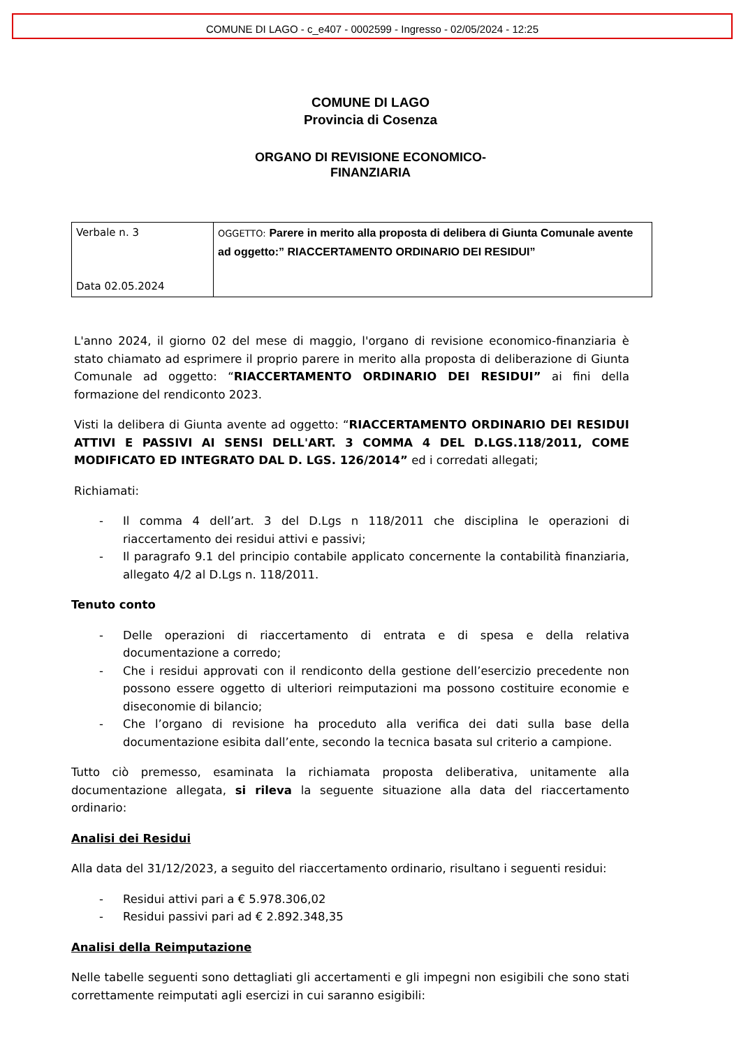COMUNE DI LAGO - c_e407 - 0002599 - Ingresso - 02/05/2024 - 12:25
COMUNE DI LAGO
Provincia di Cosenza
ORGANO DI REVISIONE ECONOMICO-
FINANZIARIA
| Verbale n. 3 Data 02.05.2024 | OGGETTO: Parere in merito alla proposta di delibera di Giunta Comunale avente ad oggetto:” RIACCERTAMENTO ORDINARIO DEI RESIDUI” |
L'anno 2024, il giorno 02 del mese di maggio, l'organo di revisione economico-finanziaria è stato chiamato ad esprimere il proprio parere in merito alla proposta di deliberazione di Giunta Comunale ad oggetto: “RIACCERTAMENTO ORDINARIO DEI RESIDUI” ai fini della formazione del rendiconto 2023.
Visti la delibera di Giunta avente ad oggetto: “RIACCERTAMENTO ORDINARIO DEI RESIDUI ATTIVI E PASSIVI AI SENSI DELL'ART. 3 COMMA 4 DEL D.LGS.118/2011, COME MODIFICATO ED INTEGRATO DAL D. LGS. 126/2014” ed i corredati allegati;
Richiamati:
- Il comma 4 dell’art. 3 del D.Lgs n 118/2011 che disciplina le operazioni di riaccertamento dei residui attivi e passivi;
- Il paragrafo 9.1 del principio contabile applicato concernente la contabilità finanziaria, allegato 4/2 al D.Lgs n. 118/2011.
Tenuto conto
- Delle operazioni di riaccertamento di entrata e di spesa e della relativa documentazione a corredo;
- Che i residui approvati con il rendiconto della gestione dell’esercizio precedente non possono essere oggetto di ulteriori reimputazioni ma possono costituire economie e diseconomie di bilancio;
- Che l’organo di revisione ha proceduto alla verifica dei dati sulla base della documentazione esibita dall’ente, secondo la tecnica basata sul criterio a campione.
Tutto ciò premesso, esaminata la richiamata proposta deliberativa, unitamente alla documentazione allegata, si rileva la seguente situazione alla data del riaccertamento ordinario:
Analisi dei Residui
Alla data del 31/12/2023, a seguito del riaccertamento ordinario, risultano i seguenti residui:
- Residui attivi pari a € 5.978.306,02
- Residui passivi pari ad € 2.892.348,35
Analisi della Reimputazione
Nelle tabelle seguenti sono dettagliati gli accertamenti e gli impegni non esigibili che sono stati correttamente reimputati agli esercizi in cui saranno esigibili: